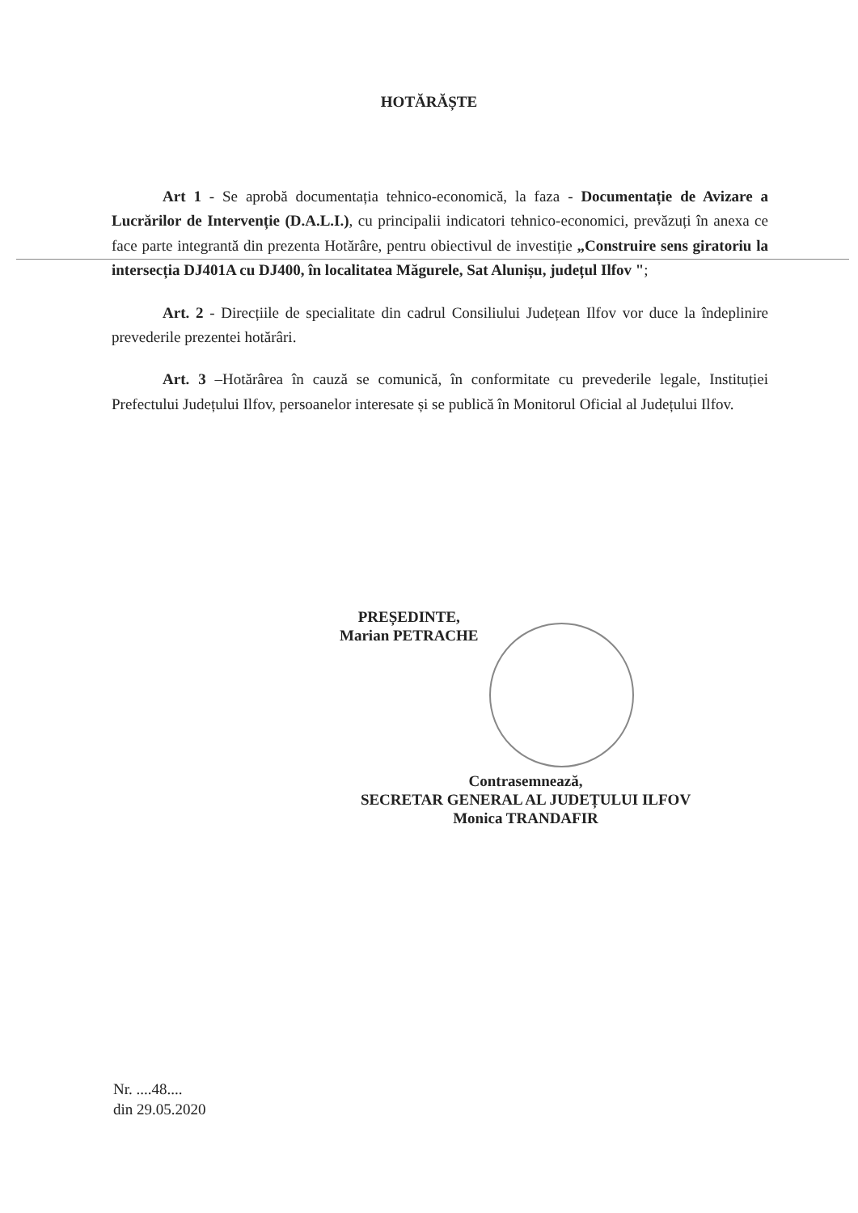HOTĂRĂȘTE
Art 1 - Se aprobă documentația tehnico-economică, la faza - Documentație de Avizare a Lucrărilor de Intervenție (D.A.L.I.), cu principalii indicatori tehnico-economici, prevăzuți în anexa ce face parte integrantă din prezenta Hotărâre, pentru obiectivul de investiție „Construire sens giratoriu la intersecția DJ401A cu DJ400, în localitatea Măgurele, Sat Alunișu, județul Ilfov ";
Art. 2 - Direcțiile de specialitate din cadrul Consiliului Județean Ilfov vor duce la îndeplinire prevederile prezentei hotărâri.
Art. 3 –Hotărârea în cauză se comunică, în conformitate cu prevederile legale, Instituției Prefectului Județului Ilfov, persoanelor interesate și se publică în Monitorul Oficial al Județului Ilfov.
PREȘEDINTE,
Marian PETRACHE
Contrasemnează,
SECRETAR GENERAL AL JUDEȚULUI ILFOV
Monica TRANDAFIR
Nr. ....48....
din 29.05.2020